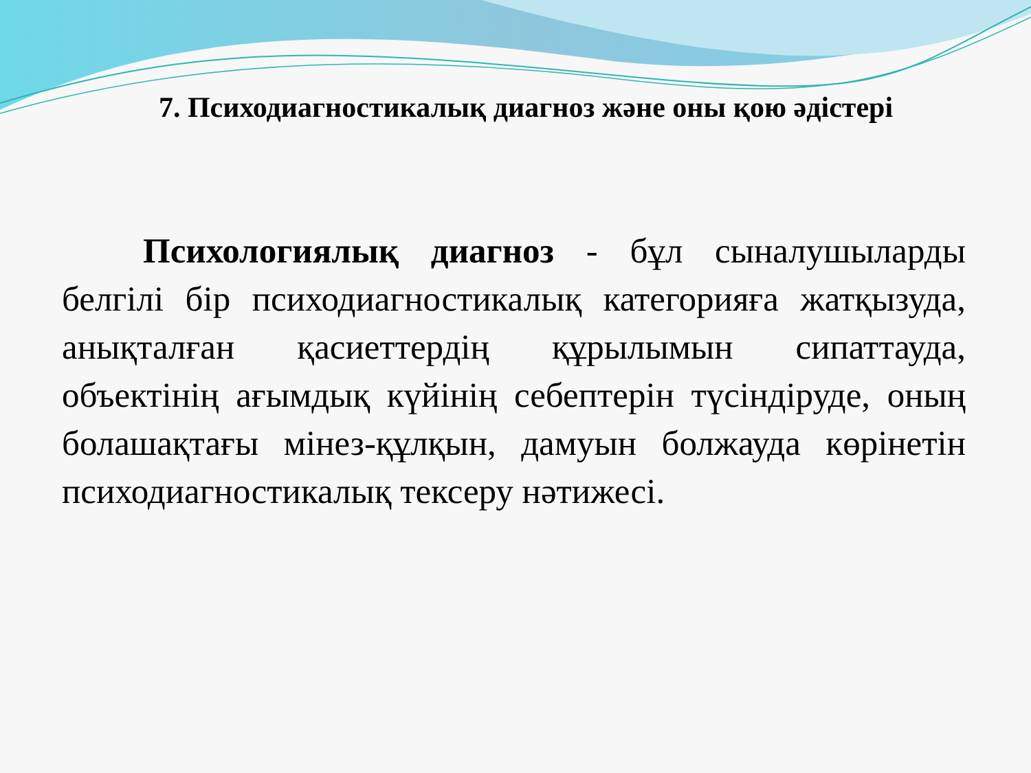7. Психодиагностикалық диагноз және оны қою әдістері
Психологиялық диагноз - бұл сыналушыларды белгілі бір психодиагностикалық категорияға жатқызуда, анықталған қасиеттердің құрылымын сипаттауда, объектінің ағымдық күйінің себептерін түсіндіруде, оның болашақтағы мінез-құлқын, дамуын болжауда көрінетін психодиагностикалық тексеру нәтижесі.